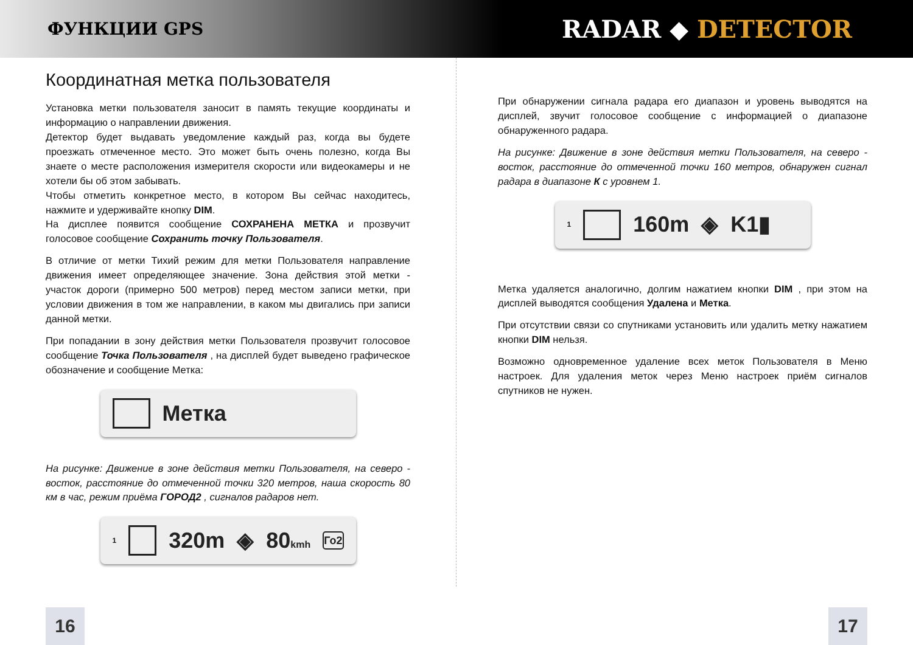ФУНКЦИИ GPS
RADAR ◆ DETECTOR
Координатная метка пользователя
Установка метки пользователя заносит в память текущие координаты и информацию о направлении движения.
Детектор будет выдавать уведомление каждый раз, когда вы будете проезжать отмеченное место. Это может быть очень полезно, когда Вы знаете о месте расположения измерителя скорости или видеокамеры и не хотели бы об этом забывать.
Чтобы отметить конкретное место, в котором Вы сейчас находитесь, нажмите и удерживайте кнопку DIM.
На дисплее появится сообщение СОХРАНЕНА МЕТКА и прозвучит голосовое сообщение Сохранить точку Пользователя.
В отличие от метки Тихий режим для метки Пользователя направление движения имеет определяющее значение. Зона действия этой метки - участок дороги (примерно 500 метров) перед местом записи метки, при условии движения в том же направлении, в каком мы двигались при записи данной метки.
При попадании в зону действия метки Пользователя прозвучит голосовое сообщение Точка Пользователя , на дисплей будет выведено графическое обозначение и сообщение Метка:
Метка
На рисунке: Движение в зоне действия метки Пользователя, на северо - восток, расстояние до отмеченной точки 320 метров, наша скорость 80 км в час, режим приёма ГОРОД2 , сигналов радаров нет.
1
320m ◈ 80kmh Го2
При обнаружении сигнала радара его диапазон и уровень выводятся на дисплей, звучит голосовое сообщение с информацией о диапазоне обнаруженного радара.
На рисунке: Движение в зоне действия метки Пользователя, на северо - восток, расстояние до отмеченной точки 160 метров, обнаружен сигнал радара в диапазоне К с уровнем 1.
1
160m ◈ K1▮
Метка удаляется аналогично, долгим нажатием кнопки DIM , при этом на дисплей выводятся сообщения Удалена и Метка.
При отсутствии связи со спутниками установить или удалить метку нажатием кнопки DIM нельзя.
Возможно одновременное удаление всех меток Пользователя в Меню настроек. Для удаления меток через Меню настроек приём сигналов спутников не нужен.
16 17